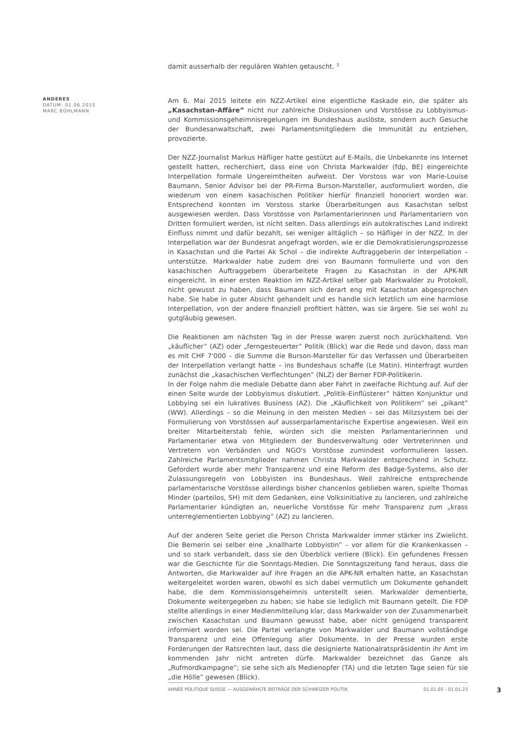damit ausserhalb der regulären Wahlen getauscht. <sup>3</sup>
ANDERES
DATUM: 01.06.2015
MARC BÜHLMANN
Am 6. Mai 2015 leitete ein NZZ-Artikel eine eigentliche Kaskade ein, die später als „Kasachstan-Affäre” nicht nur zahlreiche Diskussionen und Vorstösse zu Lobbyismus- und Kommissionsgeheimnisregelungen im Bundeshaus auslöste, sondern auch Gesuche der Bundesanwaltschaft, zwei Parlamentsmitgliedern die Immunität zu entziehen, provozierte.
Der NZZ-Journalist Markus Häfliger hatte gestützt auf E-Mails, die Unbekannte ins Internet gestellt hatten, recherchiert, dass eine von Christa Markwalder (fdp, BE) eingereichte Interpellation formale Ungereimtheiten aufweist. Der Vorstoss war von Marie-Louise Baumann, Senior Advisor bei der PR-Firma Burson-Marsteller, ausformuliert worden, die wiederum von einem kasachischen Politiker hierfür finanziell honoriert worden war. Entsprechend konnten im Vorstoss starke Überarbeitungen aus Kasachstan selbst ausgewiesen werden. Dass Vorstösse von Parlamentarierinnen und Parlamentariern von Dritten formuliert werden, ist nicht selten. Dass allerdings ein autokratisches Land indirekt Einfluss nimmt und dafür bezahlt, sei weniger alltäglich – so Häfliger in der NZZ. In der Interpellation war der Bundesrat angefragt worden, wie er die Demokratisierungsprozesse in Kasachstan und die Partei Ak Schol – die indirekte Auftraggeberin der Interpellation – unterstütze. Markwalder habe zudem drei von Baumann formulierte und von den kasachischen Auftraggebern überarbeitete Fragen zu Kasachstan in der APK-NR eingereicht. In einer ersten Reaktion im NZZ-Artikel selber gab Markwalder zu Protokoll, nicht gewusst zu haben, dass Baumann sich derart eng mit Kasachstan abgesprochen habe. Sie habe in guter Absicht gehandelt und es handle sich letztlich um eine harmlose Interpellation, von der andere finanziell profitiert hätten, was sie ärgere. Sie sei wohl zu gutgläubig gewesen.
Die Reaktionen am nächsten Tag in der Presse waren zuerst noch zurückhaltend. Von „käuflicher” (AZ) oder „ferngesteuerter” Politik (Blick) war die Rede und davon, dass man es mit CHF 7'000 – die Summe die Burson-Marsteller für das Verfassen und Überarbeiten der Interpellation verlangt hatte – ins Bundeshaus schaffe (Le Matin). Hinterfragt wurden zunächst die „kasachischen Verflechtungen” (NLZ) der Berner FDP-Politikerin.
In der Folge nahm die mediale Debatte dann aber Fahrt in zweifache Richtung auf. Auf der einen Seite wurde der Lobbyismus diskutiert. „Politik-Einflüsterer” hätten Konjunktur und Lobbying sei ein lukratives Business (AZ). Die „Käuflichkeit von Politikern” sei „pikant” (WW). Allerdings – so die Meinung in den meisten Medien – sei das Milizsystem bei der Formulierung von Vorstössen auf ausserparlamentarische Expertise angewiesen. Weil ein breiter Mitarbeiterstab fehle, würden sich die meisten Parlamentarierinnen und Parlamentarier etwa von Mitgliedern der Bundesverwaltung oder Vertreterinnen und Vertretern von Verbänden und NGO's Vorstösse zumindest vorformulieren lassen. Zahlreiche Parlamentsmitglieder nahmen Christa Markwalder entsprechend in Schutz. Gefordert wurde aber mehr Transparenz und eine Reform des Badge-Systems, also der Zulassungsregeln von Lobbyisten ins Bundeshaus. Weil zahlreiche entsprechende parlamentarische Vorstösse allerdings bisher chancenlos geblieben waren, spielte Thomas Minder (parteilos, SH) mit dem Gedanken, eine Volksinitiative zu lancieren, und zahlreiche Parlamentarier kündigten an, neuerliche Vorstösse für mehr Transparenz zum „krass unterreglementierten Lobbying” (AZ) zu lancieren.
Auf der anderen Seite geriet die Person Christa Markwalder immer stärker ins Zwielicht. Die Bernerin sei selber eine „knallharte Lobbyistin” – vor allem für die Krankenkassen – und so stark verbandelt, dass sie den Überblick verliere (Blick). Ein gefundenes Fressen war die Geschichte für die Sonntags-Medien. Die Sonntagszeitung fand heraus, dass die Antworten, die Markwalder auf ihre Fragen an die APK-NR erhalten hatte, an Kasachstan weitergeleitet worden waren, obwohl es sich dabei vermutlich um Dokumente gehandelt habe, die dem Kommissionsgeheimnis unterstellt seien. Markwalder dementierte, Dokumente weitergegeben zu haben; sie habe sie lediglich mit Baumann geteilt. Die FDP stellte allerdings in einer Medienmitteilung klar, dass Markwalder von der Zusammenarbeit zwischen Kasachstan und Baumann gewusst habe, aber nicht genügend transparent informiert worden sei. Die Partei verlangte von Markwalder und Baumann vollständige Transparenz und eine Offenlegung aller Dokumente. In der Presse wurden erste Forderungen der Ratsrechten laut, dass die designierte Nationalratspräsidentin ihr Amt im kommenden Jahr nicht antreten dürfe. Markwalder bezeichnet das Ganze als „Rufmordkampagne”; sie sehe sich als Medienopfer (TA) und die letzten Tage seien für sie „die Hölle” gewesen (Blick).
ANNÉE POLITIQUE SUISSE — AUSGEWÄHLTE BEITRÄGE DER SCHWEIZER POLITIK 01.01.65 - 01.01.23
3